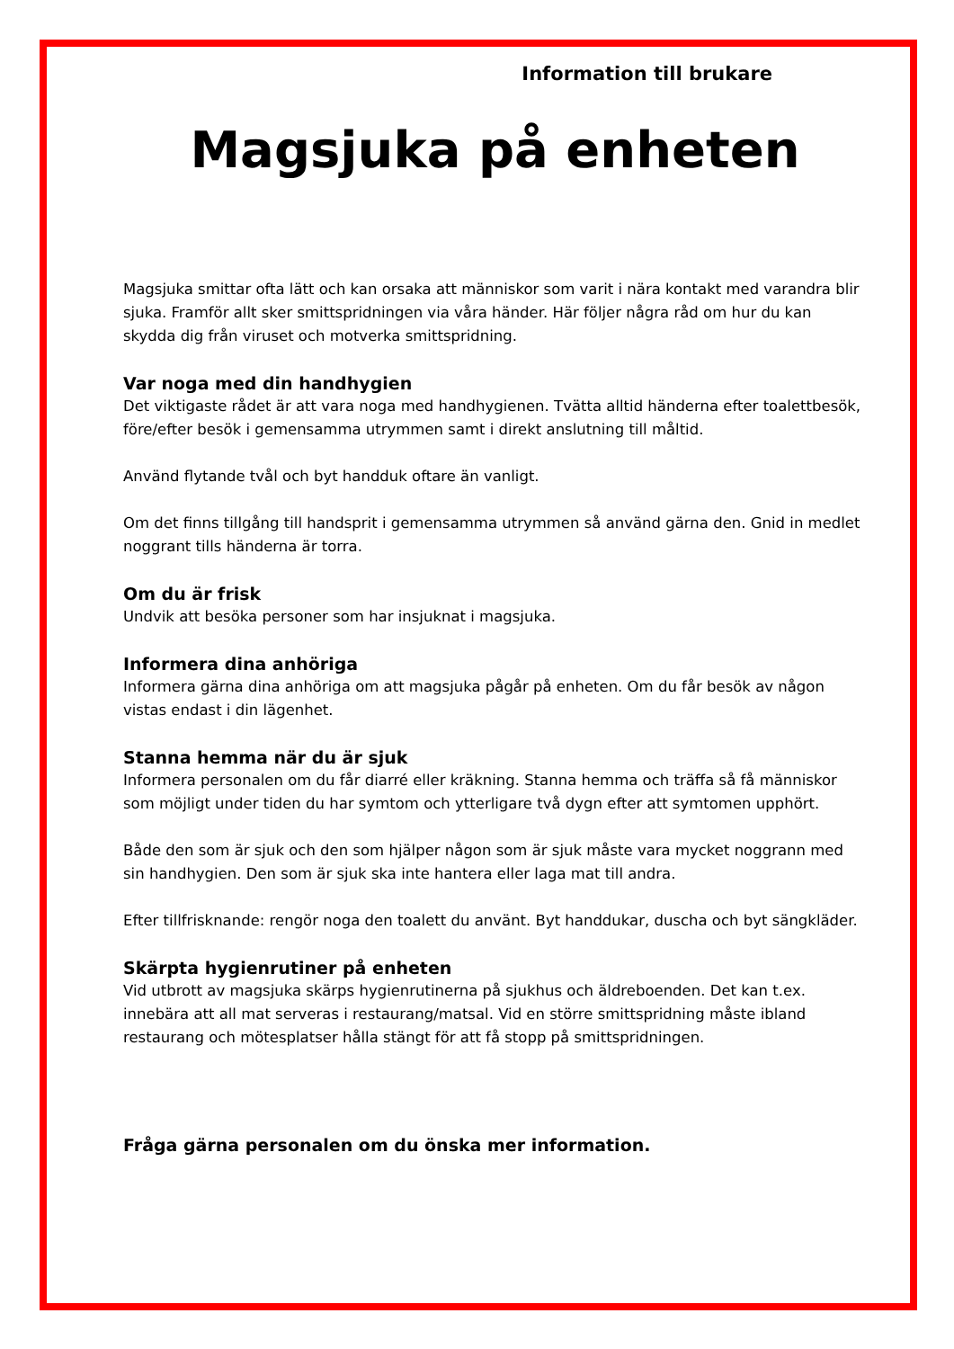Information till brukare
Magsjuka på enheten
Magsjuka smittar ofta lätt och kan orsaka att människor som varit i nära kontakt med varandra blir sjuka. Framför allt sker smittspridningen via våra händer. Här följer några råd om hur du kan skydda dig från viruset och motverka smittspridning.
Var noga med din handhygien
Det viktigaste rådet är att vara noga med handhygienen. Tvätta alltid händerna efter toalettbesök, före/efter besök i gemensamma utrymmen samt i direkt anslutning till måltid.
Använd flytande tvål och byt handduk oftare än vanligt.
Om det finns tillgång till handsprit i gemensamma utrymmen så använd gärna den. Gnid in medlet noggrant tills händerna är torra.
Om du är frisk
Undvik att besöka personer som har insjuknat i magsjuka.
Informera dina anhöriga
Informera gärna dina anhöriga om att magsjuka pågår på enheten. Om du får besök av någon vistas endast i din lägenhet.
Stanna hemma när du är sjuk
Informera personalen om du får diarré eller kräkning. Stanna hemma och träffa så få människor som möjligt under tiden du har symtom och ytterligare två dygn efter att symtomen upphört.
Både den som är sjuk och den som hjälper någon som är sjuk måste vara mycket noggrann med sin handhygien. Den som är sjuk ska inte hantera eller laga mat till andra.
Efter tillfrisknande: rengör noga den toalett du använt. Byt handdukar, duscha och byt sängkläder.
Skärpta hygienrutiner på enheten
Vid utbrott av magsjuka skärps hygienrutinerna på sjukhus och äldreboenden. Det kan t.ex. innebära att all mat serveras i restaurang/matsal. Vid en större smittspridning måste ibland restaurang och mötesplatser hålla stängt för att få stopp på smittspridningen.
Fråga gärna personalen om du önska mer information.